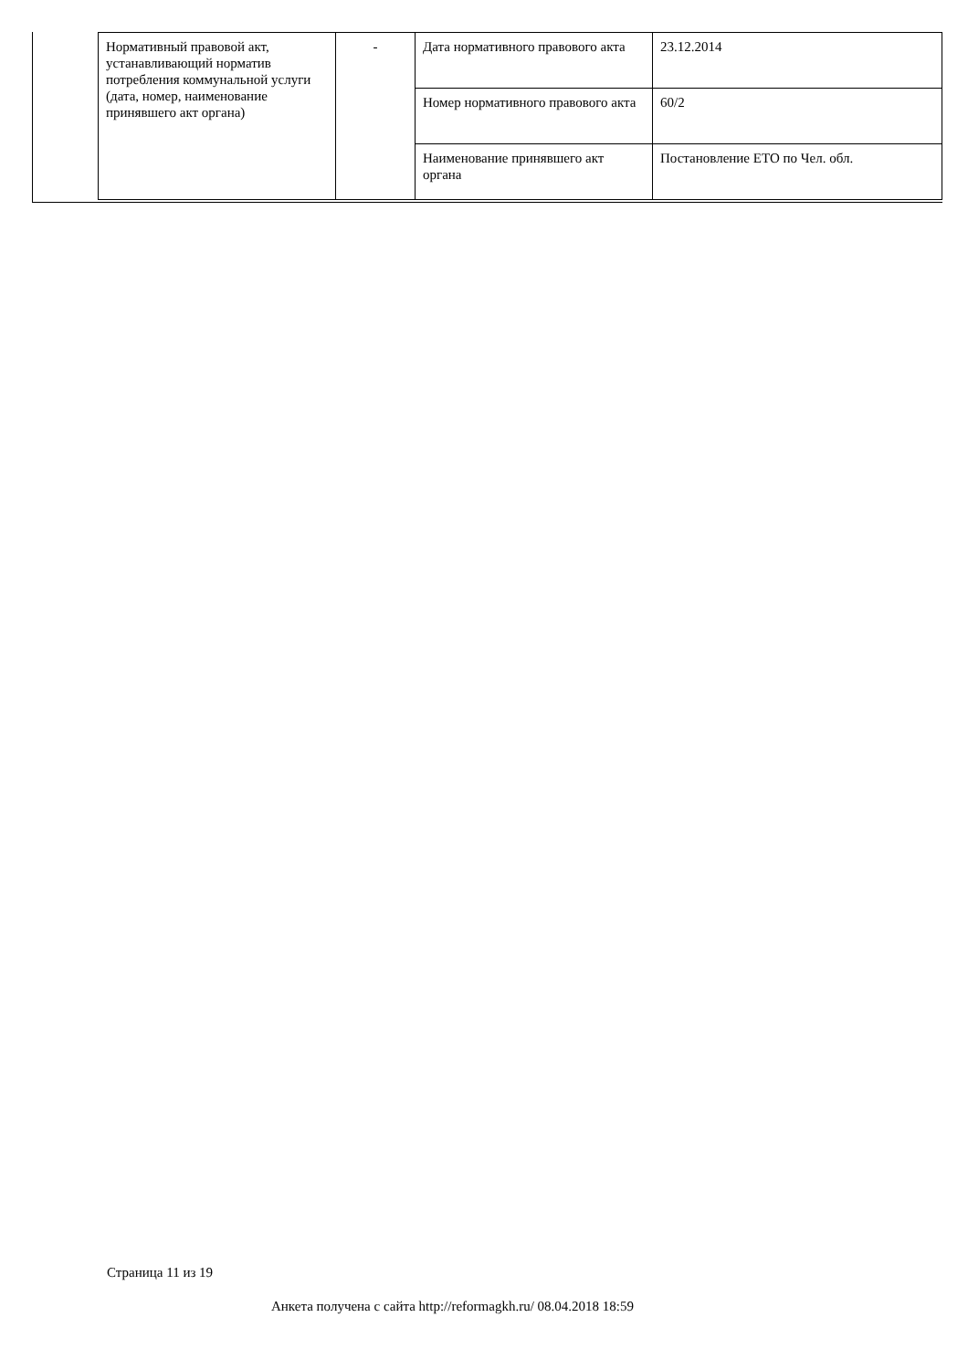| Нормативный правовой акт, устанавливающий норматив потребления коммунальной услуги (дата, номер, наименование принявшего акт органа) | - | Дата нормативного правового акта | 23.12.2014 |
| | | Номер нормативного правового акта | 60/2 |
| | | Наименование принявшего акт органа | Постановление ЕТО по Чел. обл. |
Страница 11 из 19
Анкета получена с сайта http://reformagkh.ru/ 08.04.2018 18:59